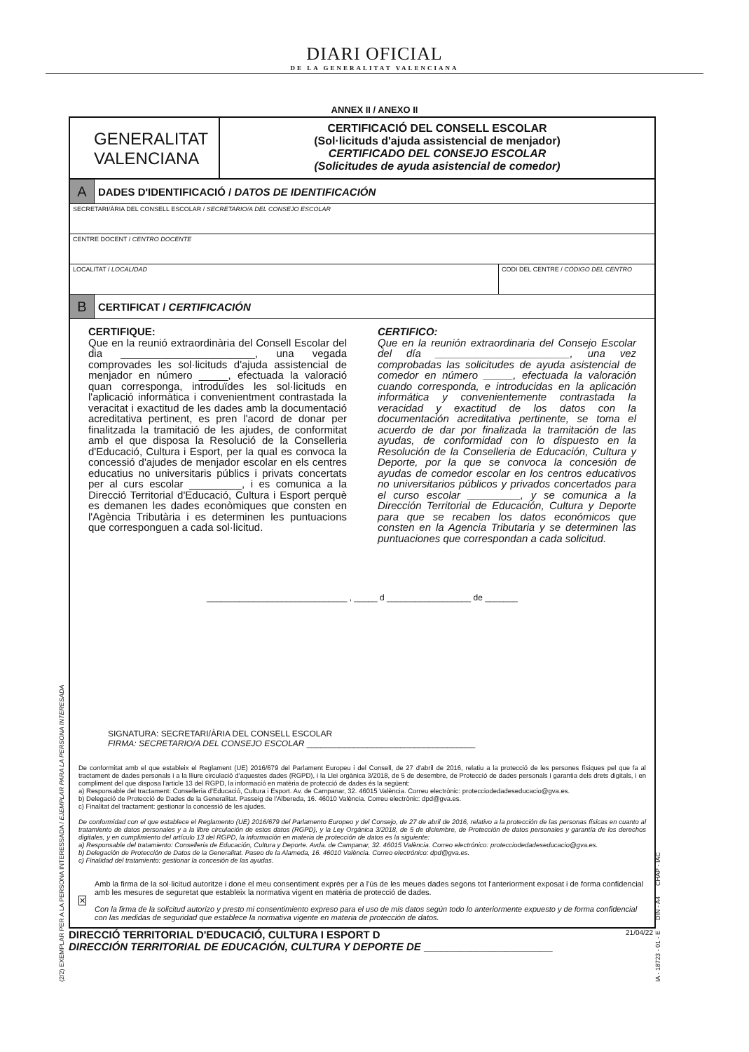DIARI OFICIAL
DE LA GENERALITAT VALENCIANA
ANNEX II / ANEXO II
GENERALITAT
VALENCIANA
CERTIFICACIÓ DEL CONSELL ESCOLAR
(Sol·licituds d'ajuda assistencial de menjador)
CERTIFICADO DEL CONSEJO ESCOLAR
(Solicitudes de ayuda asistencial de comedor)
A
DADES D'IDENTIFICACIÓ / DATOS DE IDENTIFICACIÓN
SECRETARI/ÀRIA DEL CONSELL ESCOLAR / SECRETARIO/A DEL CONSEJO ESCOLAR
CENTRE DOCENT / CENTRO DOCENTE
LOCALITAT / LOCALIDAD CODI DEL CENTRE / CÓDIGO DEL CENTRO
B
CERTIFICAT / CERTIFICACIÓN
CERTIFIQUE:
Que en la reunió extraordinària del Consell Escolar del dia _______________________, una vegada comprovades les sol·licituds d'ajuda assistencial de menjador en número _____, efectuada la valoració quan corresponga, introduïdes les sol·licituds en l'aplicació informàtica i convenientment contrastada la veracitat i exactitud de les dades amb la documentació acreditativa pertinent, es pren l'acord de donar per finalitzada la tramitació de les ajudes, de conformitat amb el que disposa la Resolució de la Conselleria d'Educació, Cultura i Esport, per la qual es convoca la concessió d'ajudes de menjador escolar en els centres educatius no universitaris públics i privats concertats per al curs escolar _________, i es comunica a la Direcció Territorial d'Educació, Cultura i Esport perquè es demanen les dades econòmiques que consten en l'Agència Tributària i es determinen les puntuacions que corresponguen a cada sol·licitud.
CERTIFICO:
Que en la reunión extraordinaria del Consejo Escolar del día _______________________, una vez comprobadas las solicitudes de ayuda asistencial de comedor en número _____, efectuada la valoración cuando corresponda, e introducidas en la aplicación informática y convenientemente contrastada la veracidad y exactitud de los datos con la documentación acreditativa pertinente, se toma el acuerdo de dar por finalizada la tramitación de las ayudas, de conformidad con lo dispuesto en la Resolución de la Conselleria de Educación, Cultura y Deporte, por la que se convoca la concesión de ayudas de comedor escolar en los centros educativos no universitarios públicos y privados concertados para el curso escolar _________, y se comunica a la Dirección Territorial de Educación, Cultura y Deporte para que se recaben los datos económicos que consten en la Agencia Tributaria y se determinen las puntuaciones que correspondan a cada solicitud.
______________________________ , _____ d __________________ de _______
SIGNATURA: SECRETARI/ÀRIA DEL CONSELL ESCOLAR
FIRMA: SECRETARIO/A DEL CONSEJO ESCOLAR ____________________________________
De conformitat amb el que estableix el Reglament (UE) 2016/679 del Parlament Europeu i del Consell, de 27 d'abril de 2016, relatiu a la protecció de les persones físiques pel que fa al tractament de dades personals i a la lliure circulació d'aquestes dades (RGPD), i la Llei orgànica 3/2018, de 5 de desembre, de Protecció de dades personals i garantia dels drets digitals, i en compliment del que disposa l'article 13 del RGPD, la informació en matèria de protecció de dades és la següent:
a) Responsable del tractament: Conselleria d'Educació, Cultura i Esport. Av. de Campanar, 32. 46015 València. Correu electrònic: protecciodedadeseducacio@gva.es.
b) Delegació de Protecció de Dades de la Generalitat. Passeig de l'Albereda, 16. 46010 València. Correu electrònic: dpd@gva.es.
c) Finalitat del tractament: gestionar la concessió de les ajudes.
De conformidad con el que establece el Reglamento (UE) 2016/679 del Parlamento Europeo y del Consejo, de 27 de abril de 2016, relativo a la protección de las personas físicas en cuanto al tratamiento de datos personales y a la libre circulación de estos datos (RGPD), y la Ley Orgánica 3/2018, de 5 de diciembre, de Protección de datos personales y garantía de los derechos digitales, y en cumplimiento del artículo 13 del RGPD, la información en materia de protección de datos es la siguiente:
a) Responsable del tratamiento: Conselleria de Educación, Cultura y Deporte. Avda. de Campanar, 32. 46015 València. Correo electrónico: protecciodedadeseducacio@gva.es.
b) Delegación de Protección de Datos de la Generalitat. Paseo de la Alameda, 16. 46010 València. Correo electrónico: dpd@gva.es.
c) Finalidad del tratamiento: gestionar la concesión de las ayudas.
✕
Amb la firma de la sol·licitud autoritze i done el meu consentiment exprés per a l'ús de les meues dades segons tot l'anteriorment exposat i de forma confidencial amb les mesures de seguretat que estableix la normativa vigent en matèria de protecció de dades.
Con la firma de la solicitud autorizo y presto mi consentimiento expreso para el uso de mis datos según todo lo anteriormente expuesto y de forma confidencial con las medidas de seguridad que establece la normativa vigente en materia de protección de datos.
DIRECCIÓ TERRITORIAL D'EDUCACIÓ, CULTURA I ESPORT D
DIRECCIÓN TERRITORIAL DE EDUCACIÓN, CULTURA Y DEPORTE DE ______________________
21/04/22
(2/2) EXEMPLAR PER A LA PERSONA INTERESSADA / EJEMPLAR PARA LA PERSONA INTERESADA IA - 18723 - 01 - E DIN - A4 CHAP - IAC